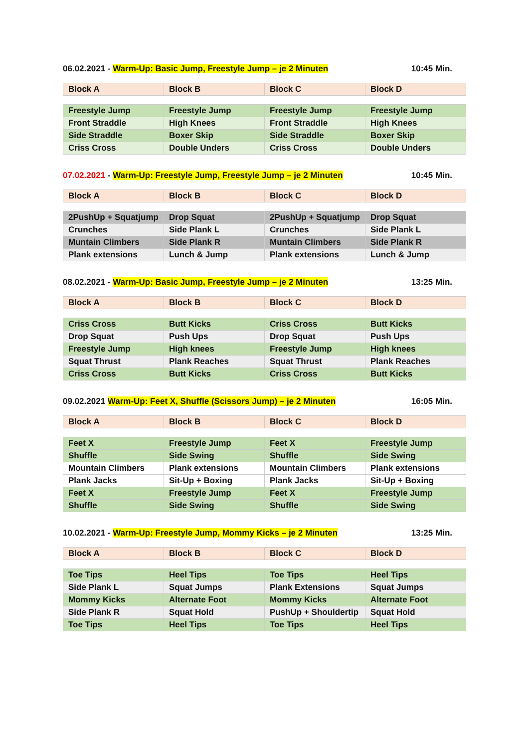06.02.2021 - Warm-Up: Basic Jump, Freestyle Jump – je 2 Minuten 10:45 Min.
| Block A | Block B | Block C | Block D |
| --- | --- | --- | --- |
| Freestyle Jump | Freestyle Jump | Freestyle Jump | Freestyle Jump |
| Front Straddle | High Knees | Front Straddle | High Knees |
| Side Straddle | Boxer Skip | Side Straddle | Boxer Skip |
| Criss Cross | Double Unders | Criss Cross | Double Unders |
07.02.2021 - Warm-Up: Freestyle Jump, Freestyle Jump – je 2 Minuten 10:45 Min.
| Block A | Block B | Block C | Block D |
| --- | --- | --- | --- |
| 2PushUp + Squatjump | Drop Squat | 2PushUp + Squatjump | Drop Squat |
| Crunches | Side Plank L | Crunches | Side Plank L |
| Muntain Climbers | Side Plank R | Muntain Climbers | Side Plank R |
| Plank extensions | Lunch & Jump | Plank extensions | Lunch & Jump |
08.02.2021 - Warm-Up: Basic Jump, Freestyle Jump – je 2 Minuten 13:25 Min.
| Block A | Block B | Block C | Block D |
| --- | --- | --- | --- |
| Criss Cross | Butt Kicks | Criss Cross | Butt Kicks |
| Drop Squat | Push Ups | Drop Squat | Push Ups |
| Freestyle Jump | High knees | Freestyle Jump | High knees |
| Squat Thrust | Plank Reaches | Squat Thrust | Plank Reaches |
| Criss Cross | Butt Kicks | Criss Cross | Butt Kicks |
09.02.2021 Warm-Up: Feet X, Shuffle (Scissors Jump) – je 2 Minuten 16:05 Min.
| Block A | Block B | Block C | Block D |
| --- | --- | --- | --- |
| Feet X | Freestyle Jump | Feet X | Freestyle Jump |
| Shuffle | Side Swing | Shuffle | Side Swing |
| Mountain Climbers | Plank extensions | Mountain Climbers | Plank extensions |
| Plank Jacks | Sit-Up + Boxing | Plank Jacks | Sit-Up + Boxing |
| Feet X | Freestyle Jump | Feet X | Freestyle Jump |
| Shuffle | Side Swing | Shuffle | Side Swing |
10.02.2021 - Warm-Up: Freestyle Jump, Mommy Kicks – je 2 Minuten 13:25 Min.
| Block A | Block B | Block C | Block D |
| --- | --- | --- | --- |
| Toe Tips | Heel Tips | Toe Tips | Heel Tips |
| Side Plank L | Squat Jumps | Plank Extensions | Squat Jumps |
| Mommy Kicks | Alternate Foot | Mommy Kicks | Alternate Foot |
| Side Plank R | Squat Hold | PushUp + Shouldertip | Squat Hold |
| Toe Tips | Heel Tips | Toe Tips | Heel Tips |